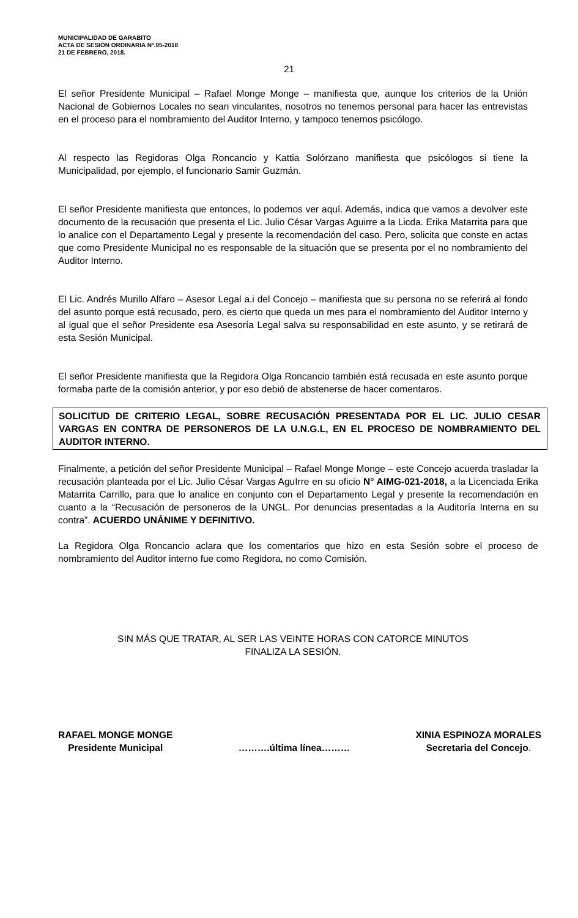MUNICIPALIDAD DE GARABITO
ACTA DE SESIÓN ORDINARIA Nº.95-2018
21 DE FEBRERO, 2018.
21
El señor Presidente Municipal – Rafael Monge Monge – manifiesta que, aunque los criterios de la Unión Nacional de Gobiernos Locales no sean vinculantes, nosotros no tenemos personal para hacer las entrevistas en el proceso para el nombramiento del Auditor Interno, y tampoco tenemos psicólogo.
Al respecto las Regidoras Olga Roncancio y Kattia Solórzano manifiesta que psicólogos si tiene la Municipalidad, por ejemplo, el funcionario Samir Guzmán.
El señor Presidente manifiesta que entonces, lo podemos ver aquí. Además, indica que vamos a devolver este documento de la recusación que presenta el Lic. Julio César Vargas Aguirre a la Licda. Erika Matarrita para que lo analice con el Departamento Legal y presente la recomendación del caso. Pero, solicita que conste en actas que como Presidente Municipal no es responsable de la situación que se presenta por el no nombramiento del Auditor Interno.
El Lic. Andrés Murillo Alfaro – Asesor Legal a.i del Concejo – manifiesta que su persona no se referirá al fondo del asunto porque está recusado, pero, es cierto que queda un mes para el nombramiento del Auditor Interno y al igual que el señor Presidente esa Asesoría Legal salva su responsabilidad en este asunto, y se retirará de esta Sesión Municipal.
El señor Presidente manifiesta que la Regidora Olga Roncancio también está recusada en este asunto porque formaba parte de la comisión anterior, y por eso debió de abstenerse de hacer comentaros.
SOLICITUD DE CRITERIO LEGAL, SOBRE RECUSACIÓN PRESENTADA POR EL LIC. JULIO CESAR VARGAS EN CONTRA DE PERSONEROS DE LA U.N.G.L, EN EL PROCESO DE NOMBRAMIENTO DEL AUDITOR INTERNO.
Finalmente, a petición del señor Presidente Municipal – Rafael Monge Monge – este Concejo acuerda trasladar la recusación planteada por el Lic. Julio César Vargas AguIrre en su oficio N° AIMG-021-2018, a la Licenciada Erika Matarrita Carrillo, para que lo analice en conjunto con el Departamento Legal y presente la recomendación en cuanto a la “Recusación de personeros de la UNGL. Por denuncias presentadas a la Auditoría Interna en su contra”. ACUERDO UNÁNIME Y DEFINITIVO.
La Regidora Olga Roncancio aclara que los comentarios que hizo en esta Sesión sobre el proceso de nombramiento del Auditor interno fue como Regidora, no como Comisión.
SIN MÁS QUE TRATAR, AL SER LAS VEINTE HORAS CON CATORCE MINUTOS
FINALIZA LA SESIÓN.
RAFAEL MONGE MONGE
Presidente Municipal
……….última línea……… XINIA ESPINOZA MORALES
Secretaria del Concejo.